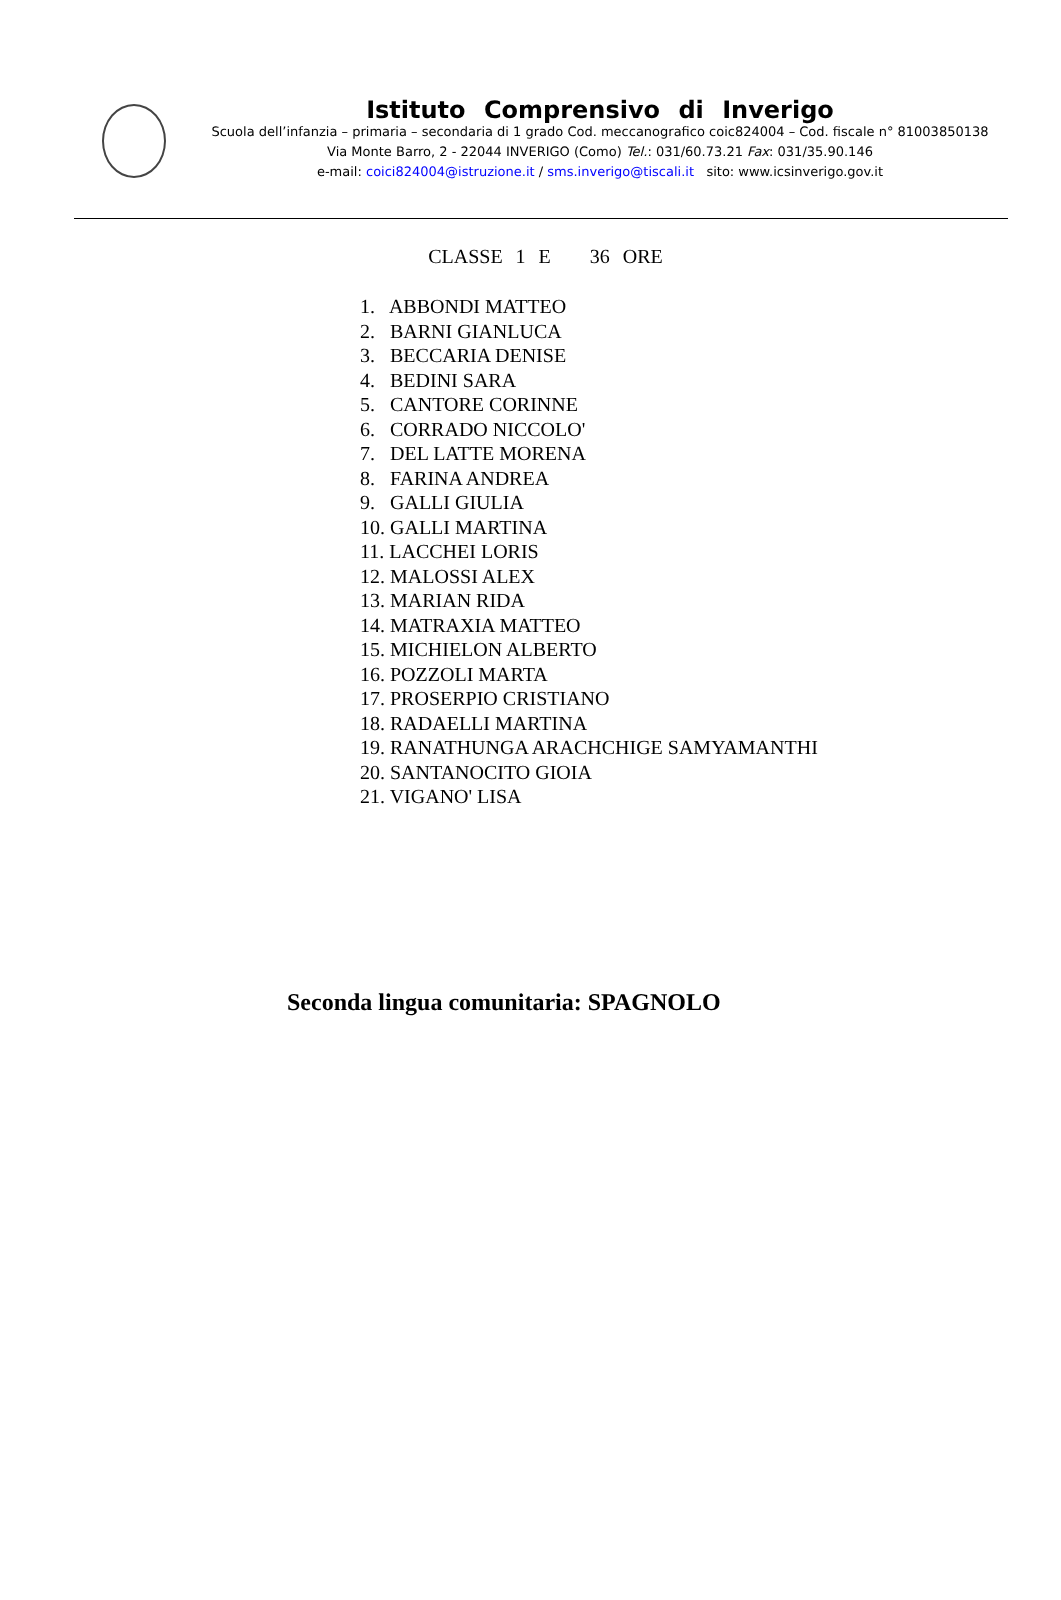Istituto Comprensivo di Inverigo
Scuola dell’infanzia – primaria – secondaria di 1 grado Cod. meccanografico coic824004 – Cod. fiscale n° 81003850138
Via Monte Barro, 2 - 22044 INVERIGO (Como) Tel.: 031/60.73.21 Fax: 031/35.90.146
e-mail: coici824004@istruzione.it / sms.inverigo@tiscali.it sito: www.icsinverigo.gov.it
CLASSE 1 E 36 ORE
1. ABBONDI MATTEO
2. BARNI GIANLUCA
3. BECCARIA DENISE
4. BEDINI SARA
5. CANTORE CORINNE
6. CORRADO NICCOLO'
7. DEL LATTE MORENA
8. FARINA ANDREA
9. GALLI GIULIA
10. GALLI MARTINA
11. LACCHEI LORIS
12. MALOSSI ALEX
13. MARIAN RIDA
14. MATRAXIA MATTEO
15. MICHIELON ALBERTO
16. POZZOLI MARTA
17. PROSERPIO CRISTIANO
18. RADAELLI MARTINA
19. RANATHUNGA ARACHCHIGE SAMYAMANTHI
20. SANTANOCITO GIOIA
21. VIGANO' LISA
Seconda lingua comunitaria: SPAGNOLO